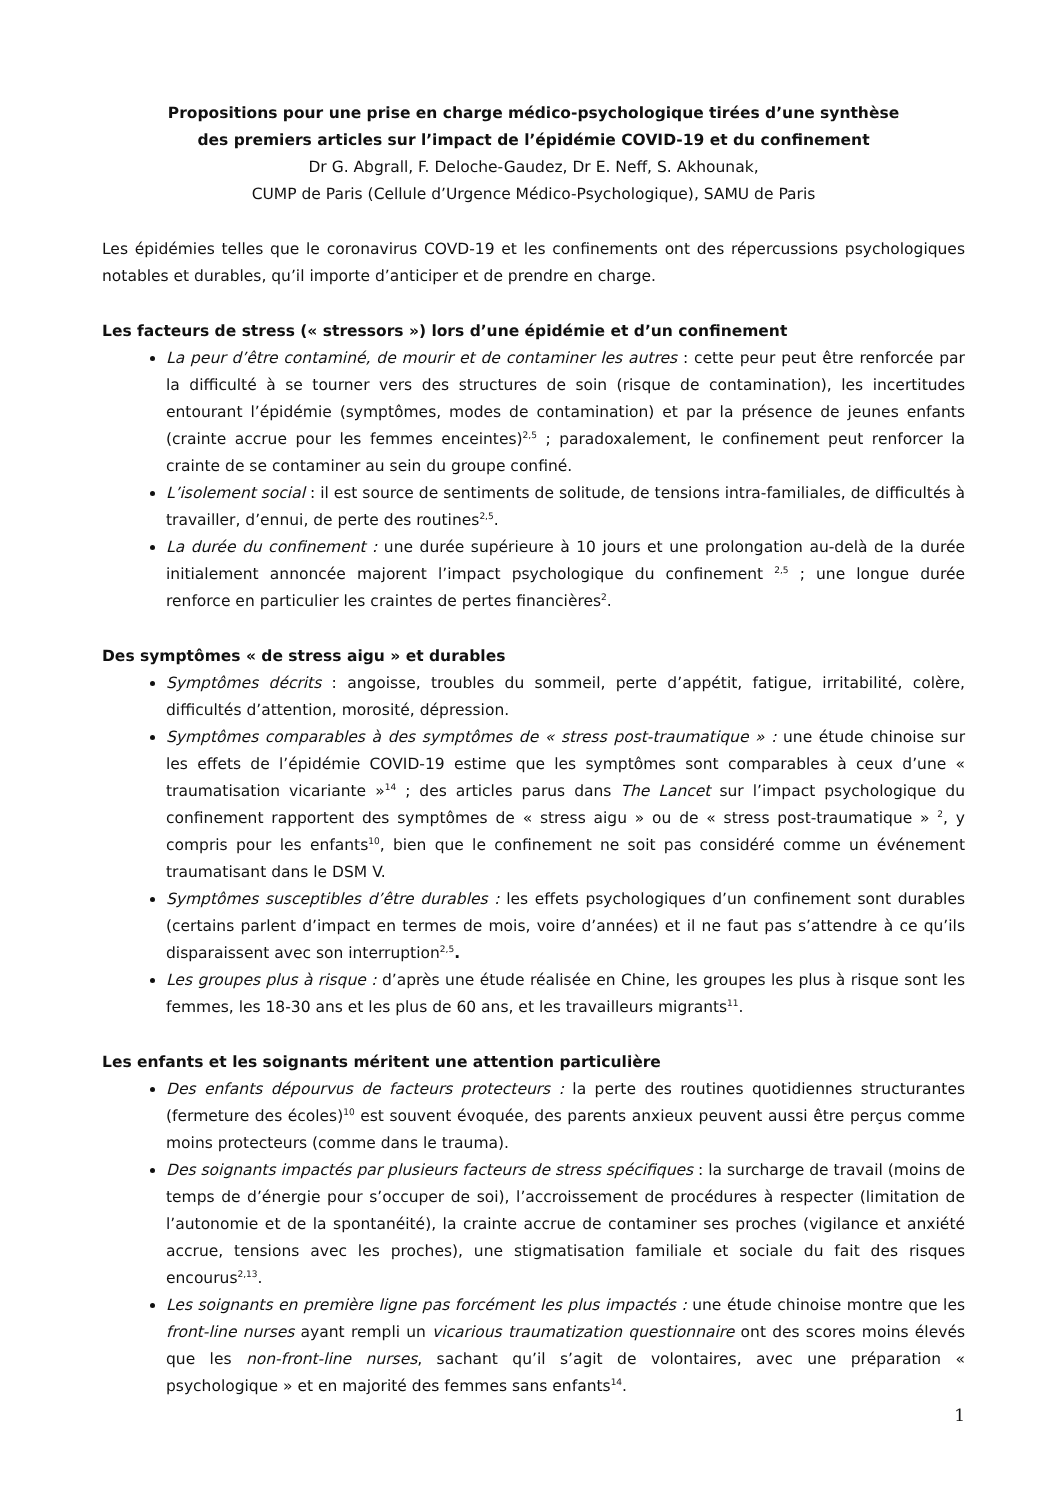Propositions pour une prise en charge médico-psychologique tirées d’une synthèse
des premiers articles sur l’impact de l’épidémie COVID-19 et du confinement
Dr G. Abgrall, F. Deloche-Gaudez, Dr E. Neff, S. Akhounak,
CUMP de Paris (Cellule d’Urgence Médico-Psychologique), SAMU de Paris
Les épidémies telles que le coronavirus COVD-19 et les confinements ont des répercussions psychologiques notables et durables, qu’il importe d’anticiper et de prendre en charge.
Les facteurs de stress (« stressors ») lors d’une épidémie et d’un confinement
La peur d’être contaminé, de mourir et de contaminer les autres : cette peur peut être renforcée par la difficulté à se tourner vers des structures de soin (risque de contamination), les incertitudes entourant l’épidémie (symptômes, modes de contamination) et par la présence de jeunes enfants (crainte accrue pour les femmes enceintes)<sup>2,5</sup> ; paradoxalement, le confinement peut renforcer la crainte de se contaminer au sein du groupe confiné.
L’isolement social : il est source de sentiments de solitude, de tensions intra-familiales, de difficultés à travailler, d’ennui, de perte des routines<sup>2,5</sup>.
La durée du confinement : une durée supérieure à 10 jours et une prolongation au-delà de la durée initialement annoncée majorent l’impact psychologique du confinement <sup>2,5</sup> ; une longue durée renforce en particulier les craintes de pertes financières<sup>2</sup>.
Des symptômes « de stress aigu » et durables
Symptômes décrits : angoisse, troubles du sommeil, perte d’appétit, fatigue, irritabilité, colère, difficultés d’attention, morosité, dépression.
Symptômes comparables à des symptômes de « stress post-traumatique » : une étude chinoise sur les effets de l’épidémie COVID-19 estime que les symptômes sont comparables à ceux d’une « traumatisation vicariante »<sup>14</sup> ; des articles parus dans The Lancet sur l’impact psychologique du confinement rapportent des symptômes de « stress aigu » ou de « stress post-traumatique » <sup>2</sup>, y compris pour les enfants<sup>10</sup>, bien que le confinement ne soit pas considéré comme un événement traumatisant dans le DSM V.
Symptômes susceptibles d’être durables : les effets psychologiques d’un confinement sont durables (certains parlent d’impact en termes de mois, voire d’années) et il ne faut pas s’attendre à ce qu’ils disparaissent avec son interruption<sup>2,5</sup>.
Les groupes plus à risque : d’après une étude réalisée en Chine, les groupes les plus à risque sont les femmes, les 18-30 ans et les plus de 60 ans, et les travailleurs migrants<sup>11</sup>.
Les enfants et les soignants méritent une attention particulière
Des enfants dépourvus de facteurs protecteurs : la perte des routines quotidiennes structurantes (fermeture des écoles)<sup>10</sup> est souvent évoquée, des parents anxieux peuvent aussi être perçus comme moins protecteurs (comme dans le trauma).
Des soignants impactés par plusieurs facteurs de stress spécifiques : la surcharge de travail (moins de temps de d’énergie pour s’occuper de soi), l’accroissement de procédures à respecter (limitation de l’autonomie et de la spontanéité), la crainte accrue de contaminer ses proches (vigilance et anxiété accrue, tensions avec les proches), une stigmatisation familiale et sociale du fait des risques encourus<sup>2,13</sup>.
Les soignants en première ligne pas forcément les plus impactés : une étude chinoise montre que les front-line nurses ayant rempli un vicarious traumatization questionnaire ont des scores moins élevés que les non-front-line nurses, sachant qu’il s’agit de volontaires, avec une préparation « psychologique » et en majorité des femmes sans enfants<sup>14</sup>.
1